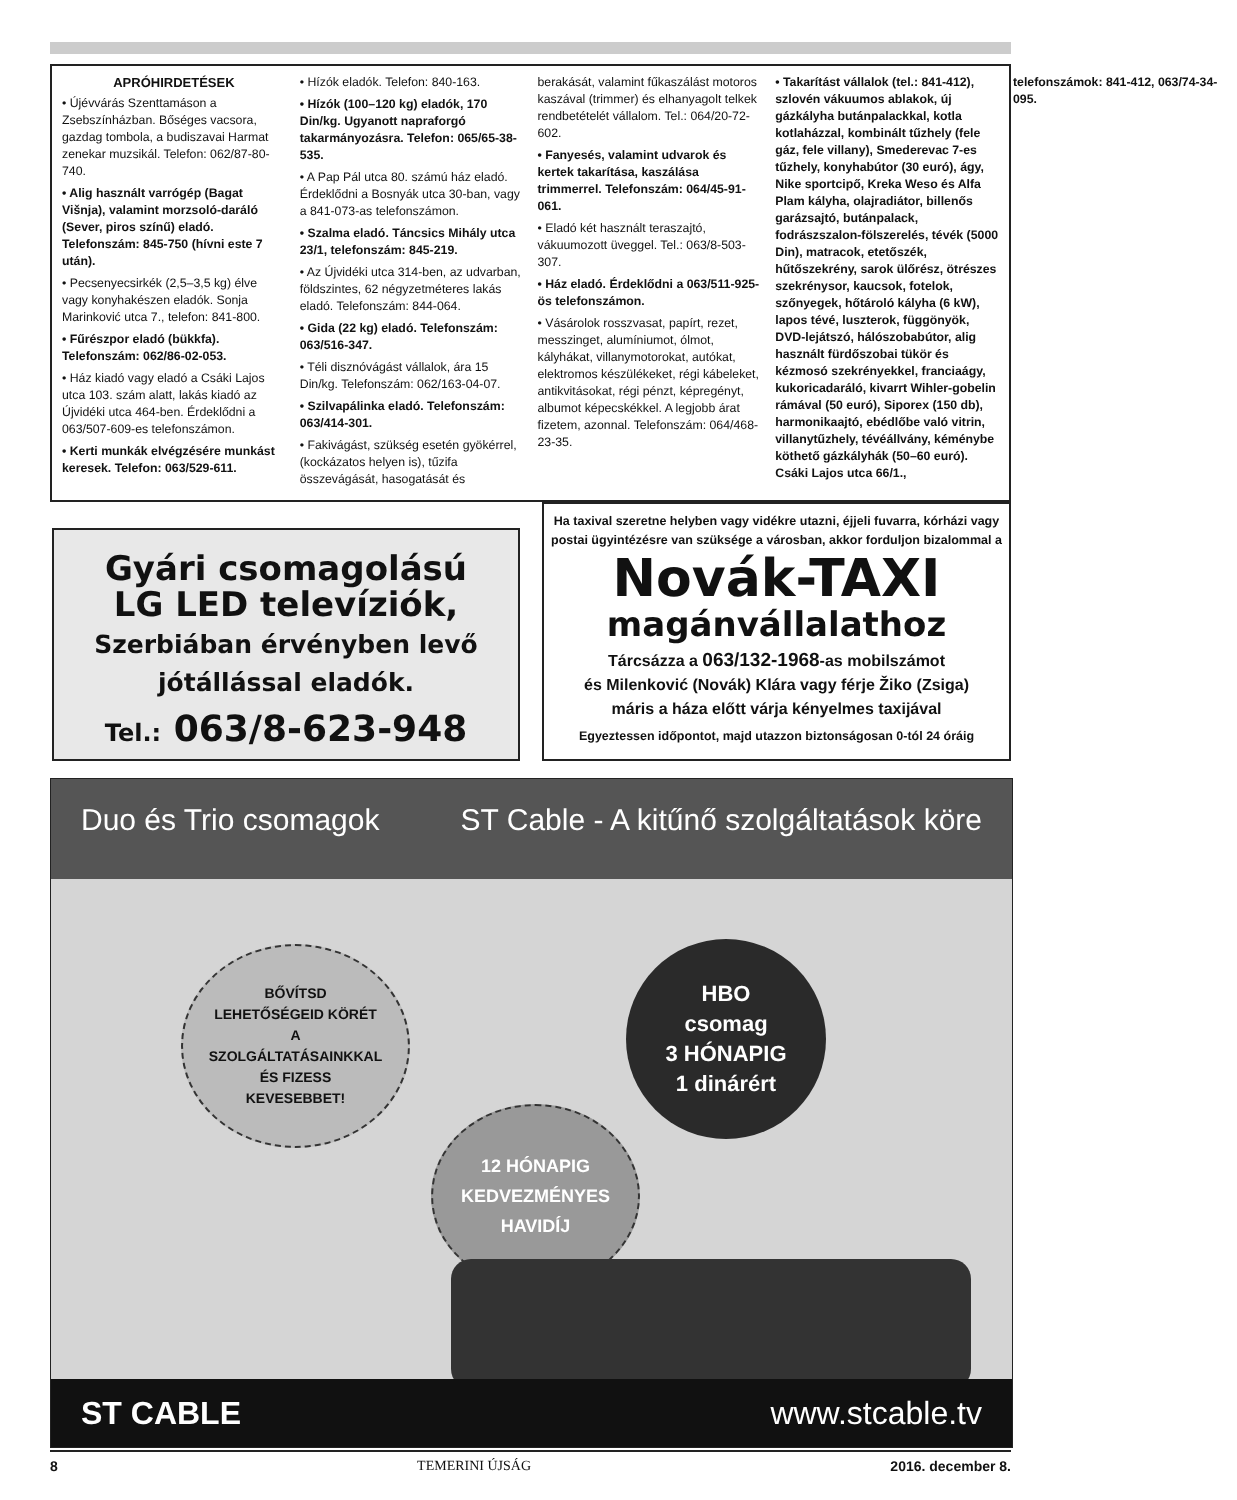APRÓHIRDETÉSEK
• Újévvárás Szenttamáson a Zsebszínházban. Bőséges vacsora, gazdag tombola, a budiszavai Harmat zenekar muzsikál. Telefon: 062/87-80-740.
• Alig használt varrógép (Bagat Višnja), valamint morzsoló-daráló (Sever, piros színű) eladó. Telefonszám: 845-750 (hívni este 7 után).
• Pecsenyecsirkék (2,5–3,5 kg) élve vagy konyhakészen eladók. Sonja Marinković utca 7., telefon: 841-800.
• Fűrészpor eladó (bükkfa). Telefonszám: 062/86-02-053.
• Ház kiadó vagy eladó a Csáki Lajos utca 103. szám alatt, lakás kiadó az Újvidéki utca 464-ben. Érdeklődni a 063/507-609-es telefonszámon.
• Kerti munkák elvégzésére munkást keresek. Telefon: 063/529-611.
• Hízók eladók. Telefon: 840-163.
• Hízók (100–120 kg) eladók, 170 Din/kg. Ugyanott napraforgó takarmányozásra. Telefon: 065/65-38-535.
• A Pap Pál utca 80. számú ház eladó. Érdeklődni a Bosnyák utca 30-ban, vagy a 841-073-as telefonszámon.
• Szalma eladó. Táncsics Mihály utca 23/1, telefonszám: 845-219.
• Az Újvidéki utca 314-ben, az udvarban, földszintes, 62 négyzetméteres lakás eladó. Telefonszám: 844-064.
• Gida (22 kg) eladó. Telefonszám: 063/516-347.
• Téli disznóvágást vállalok, ára 15 Din/kg. Telefonszám: 062/163-04-07.
• Szilvapálinka eladó. Telefonszám: 063/414-301.
• Fakivágást, szükség esetén gyökérrel, (kockázatos helyen is), tűzifa összevágását, hasogatását és berakását, valamint fűkaszálást motoros kaszával (trimmer) és elhanyagolt telkek rendbetételét vállalom. Tel.: 064/20-72-602.
• Fanyesés, valamint udvarok és kertek takarítása, kaszálása trimmerrel. Telefonszám: 064/45-91-061.
• Eladó két használt teraszajtó, vákuumozott üveggel. Tel.: 063/8-503-307.
• Ház eladó. Érdeklődni a 063/511-925-ös telefonszámon.
• Vásárolok rosszvasat, papírt, rezet, messzinget, alumíniumot, ólmot, kályhákat, villanymotorokat, autókat, elektromos készülékeket, régi kábeleket, antikvitásokat, régi pénzt, képregényt, albumot képecskékkel. A legjobb árat fizetem, azonnal. Telefonszám: 064/468-23-35.
• Takarítást vállalok (tel.: 841-412), szlovén vákuumos ablakok, új gázkályha butánpalackkal, kotla kotlaházzal, kombinált tűzhely (fele gáz, fele villany), Smederevac 7-es tűzhely, konyhabútor (30 euró), ágy, Nike sportcipő, Kreka Weso és Alfa Plam kályha, olajradiátor, billenős garázsajtó, butánpalack, fodrászszalon-fölszerelés, tévék (5000 Din), matracok, etetőszék, hűtőszekrény, sarok ülőrész, ötrészes szekrénysor, kaucsok, fotelok, szőnyegek, hőtároló kályha (6 kW), lapos tévé, luszterok, függönyök, DVD-lejátszó, hálószobabútor, alig használt fürdőszobai tükör és kézmosó szekrényekkel, franciaágy, kukoricadaráló, kivarrt Wihler-gobelin rámával (50 euró), Siporex (150 db), harmonikaajtó, ebédlőbe való vitrin, villanytűzhely, tévéállvány, kéménybe köthető gázkályhák (50–60 euró). Csáki Lajos utca 66/1., telefonszámok: 841-412, 063/74-34-095.
Gyári csomagolású
LG LED televíziók,
Szerbiában érvényben levő
jótállással eladók.
Tel.: 063/8-623-948
Ha taxival szeretne helyben vagy vidékre utazni, éjjeli fuvarra, kórházi vagy postai ügyintézésre van szüksége a városban, akkor forduljon bizalommal a
Novák-TAXI
magánvállalathoz
Tárcsázza a 063/132-1968-as mobilszámot
és Milenković (Novák) Klára vagy férje Žiko (Zsiga)
máris a háza előtt várja kényelmes taxijával
Egyeztessen időpontot, majd utazzon biztonságosan 0-tól 24 óráig
Duo és Trio csomagok ST Cable - A kitűnő szolgáltatások köre
BŐVÍTSD
LEHETŐSÉGEID KÖRÉT
A
SZOLGÁLTATÁSAINKKAL
ÉS FIZESS
KEVESEBBET!
HBO
csomag
3 HÓNAPIG
1 dinárért
12 HÓNAPIG
KEDVEZMÉNYES
HAVIDÍJ
ST CABLE www.stcable.tv
8 TEMERINI ÚJSÁG 2016. december 8.